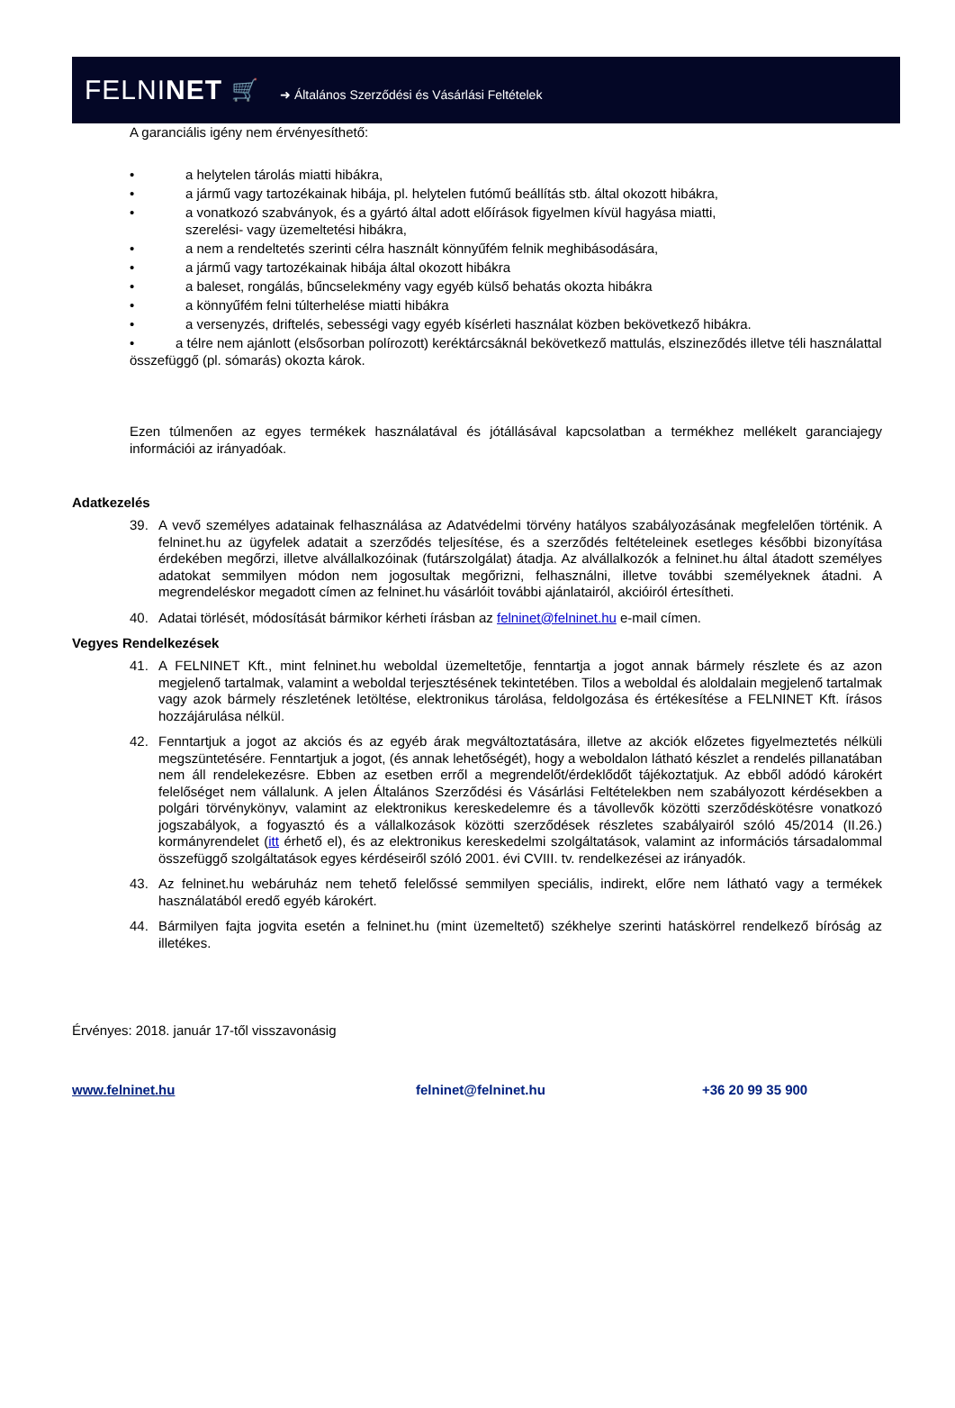FELNINET 🛒 ➜ Általános Szerződési és Vásárlási Feltételek
A garanciális igény nem érvényesíthető:
• a helytelen tárolás miatti hibákra,
• a jármű vagy tartozékainak hibája, pl. helytelen futómű beállítás stb. által okozott hibákra,
• a vonatkozó szabványok, és a gyártó által adott előírások figyelmen kívül hagyása miatti,
szerelési- vagy üzemeltetési hibákra,
• a nem a rendeltetés szerinti célra használt könnyűfém felnik meghibásodására,
• a jármű vagy tartozékainak hibája által okozott hibákra
• a baleset, rongálás, bűncselekmény vagy egyéb külső behatás okozta hibákra
• a könnyűfém felni túlterhelése miatti hibákra
• a versenyzés, driftelés, sebességi vagy egyéb kísérleti használat közben bekövetkező hibákra.
• a télre nem ajánlott (elsősorban polírozott) keréktárcsáknál bekövetkező mattulás, elszineződés illetve téli használattal összefüggő (pl. sómarás) okozta károk.
Ezen túlmenően az egyes termékek használatával és jótállásával kapcsolatban a termékhez mellékelt garanciajegy információi az irányadóak.
Adatkezelés
39. A vevő személyes adatainak felhasználása az Adatvédelmi törvény hatályos szabályozásának megfelelően történik. A felninet.hu az ügyfelek adatait a szerződés teljesítése, és a szerződés feltételeinek esetleges későbbi bizonyítása érdekében megőrzi, illetve alvállalkozóinak (futárszolgálat) átadja. Az alvállalkozók a felninet.hu által átadott személyes adatokat semmilyen módon nem jogosultak megőrizni, felhasználni, illetve további személyeknek átadni. A megrendeléskor megadott címen az felninet.hu vásárlóit további ajánlatairól, akcióiról értesítheti.
40. Adatai törlését, módosítását bármikor kérheti írásban az felninet@felninet.hu e-mail címen.
Vegyes Rendelkezések
41. A FELNINET Kft., mint felninet.hu weboldal üzemeltetője, fenntartja a jogot annak bármely részlete és az azon megjelenő tartalmak, valamint a weboldal terjesztésének tekintetében. Tilos a weboldal és aloldalain megjelenő tartalmak vagy azok bármely részletének letöltése, elektronikus tárolása, feldolgozása és értékesítése a FELNINET Kft. írásos hozzájárulása nélkül.
42. Fenntartjuk a jogot az akciós és az egyéb árak megváltoztatására, illetve az akciók előzetes figyelmeztetés nélküli megszüntetésére. Fenntartjuk a jogot, (és annak lehetőségét), hogy a weboldalon látható készlet a rendelés pillanatában nem áll rendelekezésre. Ebben az esetben erről a megrendelőt/érdeklődőt tájékoztatjuk. Az ebből adódó károkért felelőséget nem vállalunk. A jelen Általános Szerződési és Vásárlási Feltételekben nem szabályozott kérdésekben a polgári törvénykönyv, valamint az elektronikus kereskedelemre és a távollevők közötti szerződéskötésre vonatkozó jogszabályok, a fogyasztó és a vállalkozások közötti szerződések részletes szabályairól szóló 45/2014 (II.26.) kormányrendelet (itt érhető el), és az elektronikus kereskedelmi szolgáltatások, valamint az információs társadalommal összefüggő szolgáltatások egyes kérdéseiről szóló 2001. évi CVIII. tv. rendelkezései az irányadók.
43. Az felninet.hu webáruház nem tehető felelőssé semmilyen speciális, indirekt, előre nem látható vagy a termékek használatából eredő egyéb károkért.
44. Bármilyen fajta jogvita esetén a felninet.hu (mint üzemeltető) székhelye szerinti hatáskörrel rendelkező bíróság az illetékes.
Érvényes: 2018. január 17-től visszavonásig
www.felninet.hu felninet@felninet.hu +36 20 99 35 900